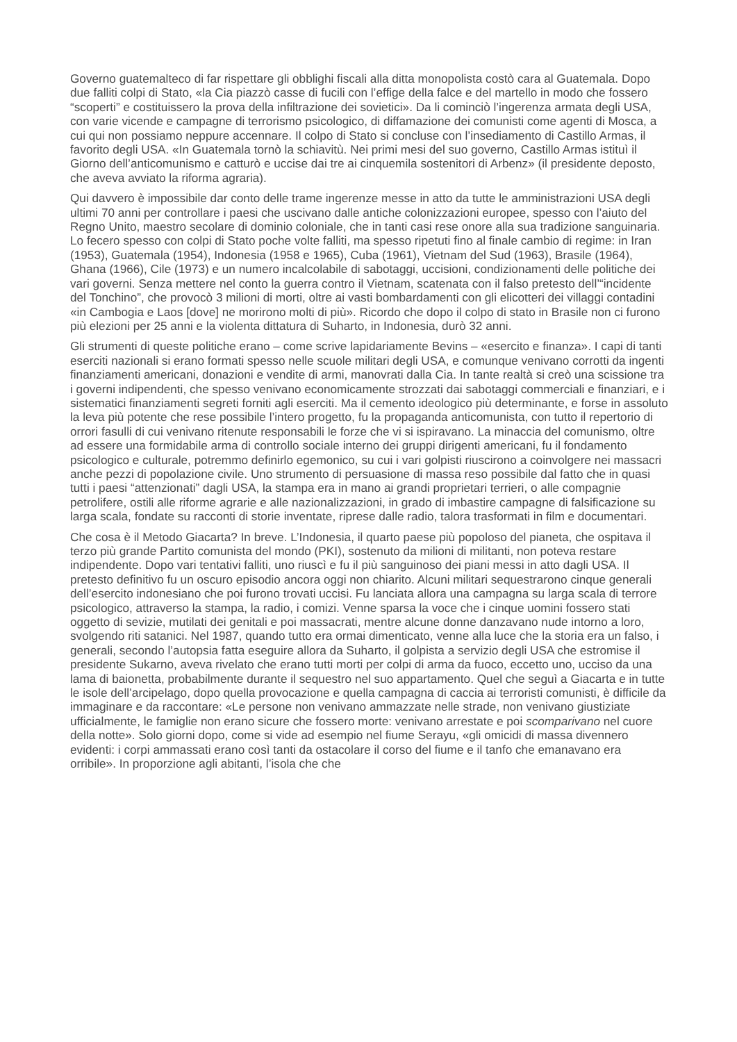Governo guatemalteco di far rispettare gli obblighi fiscali alla ditta monopolista costò cara al Guatemala. Dopo due falliti colpi di Stato, «la Cia piazzò casse di fucili con l’effige della falce e del martello in modo che fossero “scoperti” e costituissero la prova della infiltrazione dei sovietici». Da li cominciò l’ingerenza armata degli USA, con varie vicende e campagne di terrorismo psicologico, di diffamazione dei comunisti come agenti di Mosca, a cui qui non possiamo neppure accennare. Il colpo di Stato si concluse con l’insediamento di Castillo Armas, il favorito degli USA. «In Guatemala tornò la schiavitù. Nei primi mesi del suo governo, Castillo Armas istituì il Giorno dell’anticomunismo e catturò e uccise dai tre ai cinquemila sostenitori di Arbenz» (il presidente deposto, che aveva avviato la riforma agraria).
Qui davvero è impossibile dar conto delle trame ingerenze messe in atto da tutte le amministrazioni USA degli ultimi 70 anni per controllare i paesi che uscivano dalle antiche colonizzazioni europee, spesso con l’aiuto del Regno Unito, maestro secolare di dominio coloniale, che in tanti casi rese onore alla sua tradizione sanguinaria. Lo fecero spesso con colpi di Stato poche volte falliti, ma spesso ripetuti fino al finale cambio di regime: in Iran (1953), Guatemala (1954), Indonesia (1958 e 1965), Cuba (1961), Vietnam del Sud (1963), Brasile (1964), Ghana (1966), Cile (1973) e un numero incalcolabile di sabotaggi, uccisioni, condizionamenti delle politiche dei vari governi. Senza mettere nel conto la guerra contro il Vietnam, scatenata con il falso pretesto dell’“incidente del Tonchino”, che provocò 3 milioni di morti, oltre ai vasti bombardamenti con gli elicotteri dei villaggi contadini «in Cambogia e Laos [dove] ne morirono molti di più». Ricordo che dopo il colpo di stato in Brasile non ci furono più elezioni per 25 anni e la violenta dittatura di Suharto, in Indonesia, durò 32 anni.
Gli strumenti di queste politiche erano – come scrive lapidariamente Bevins – «esercito e finanza». I capi di tanti eserciti nazionali si erano formati spesso nelle scuole militari degli USA, e comunque venivano corrotti da ingenti finanziamenti americani, donazioni e vendite di armi, manovrati dalla Cia. In tante realtà si creò una scissione tra i governi indipendenti, che spesso venivano economicamente strozzati dai sabotaggi commerciali e finanziari, e i sistematici finanziamenti segreti forniti agli eserciti. Ma il cemento ideologico più determinante, e forse in assoluto la leva più potente che rese possibile l’intero progetto, fu la propaganda anticomunista, con tutto il repertorio di orrori fasulli di cui venivano ritenute responsabili le forze che vi si ispiravano. La minaccia del comunismo, oltre ad essere una formidabile arma di controllo sociale interno dei gruppi dirigenti americani, fu il fondamento psicologico e culturale, potremmo definirlo egemonico, su cui i vari golpisti riuscirono a coinvolgere nei massacri anche pezzi di popolazione civile. Uno strumento di persuasione di massa reso possibile dal fatto che in quasi tutti i paesi “attenzionati” dagli USA, la stampa era in mano ai grandi proprietari terrieri, o alle compagnie petrolifere, ostili alle riforme agrarie e alle nazionalizzazioni, in grado di imbastire campagne di falsificazione su larga scala, fondate su racconti di storie inventate, riprese dalle radio, talora trasformati in film e documentari.
Che cosa è il Metodo Giacarta? In breve. L’Indonesia, il quarto paese più popoloso del pianeta, che ospitava il terzo più grande Partito comunista del mondo (PKI), sostenuto da milioni di militanti, non poteva restare indipendente. Dopo vari tentativi falliti, uno riuscì e fu il più sanguinoso dei piani messi in atto dagli USA. Il pretesto definitivo fu un oscuro episodio ancora oggi non chiarito. Alcuni militari sequestrarono cinque generali dell’esercito indonesiano che poi furono trovati uccisi. Fu lanciata allora una campagna su larga scala di terrore psicologico, attraverso la stampa, la radio, i comizi. Venne sparsa la voce che i cinque uomini fossero stati oggetto di sevizie, mutilati dei genitali e poi massacrati, mentre alcune donne danzavano nude intorno a loro, svolgendo riti satanici. Nel 1987, quando tutto era ormai dimenticato, venne alla luce che la storia era un falso, i generali, secondo l’autopsia fatta eseguire allora da Suharto, il golpista a servizio degli USA che estromise il presidente Sukarno, aveva rivelato che erano tutti morti per colpi di arma da fuoco, eccetto uno, ucciso da una lama di baionetta, probabilmente durante il sequestro nel suo appartamento. Quel che seguì a Giacarta e in tutte le isole dell’arcipelago, dopo quella provocazione e quella campagna di caccia ai terroristi comunisti, è difficile da immaginare e da raccontare: «Le persone non venivano ammazzate nelle strade, non venivano giustiziate ufficialmente, le famiglie non erano sicure che fossero morte: venivano arrestate e poi scomparivano nel cuore della notte». Solo giorni dopo, come si vide ad esempio nel fiume Serayu, «gli omicidi di massa divennero evidenti: i corpi ammassati erano così tanti da ostacolare il corso del fiume e il tanfo che emanavano era orribile». In proporzione agli abitanti, l’isola che che